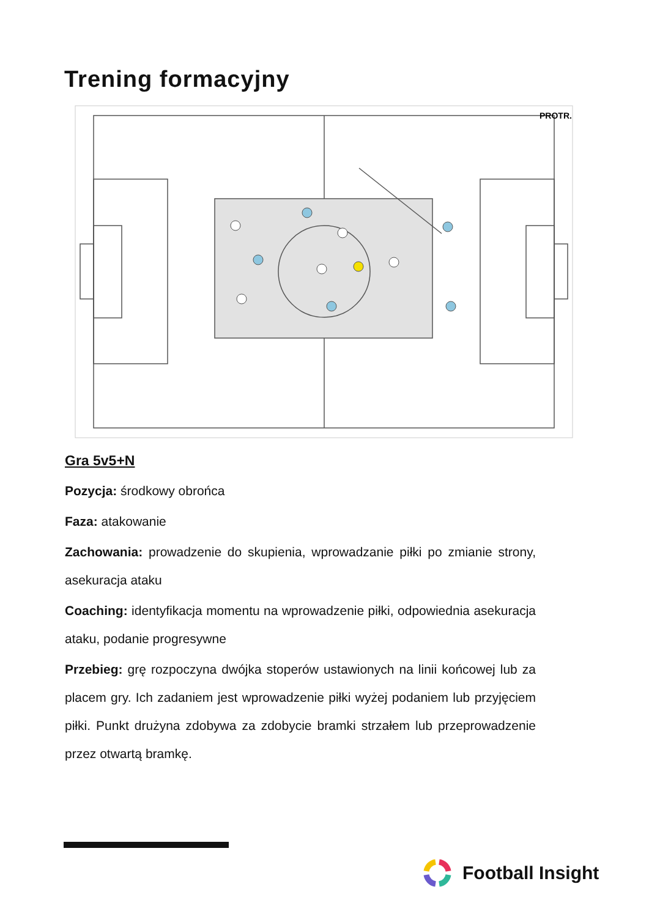Trening formacyjny
PROTR.
Gra 5v5+N
Pozycja: środkowy obrońca
Faza: atakowanie
Zachowania: prowadzenie do skupienia, wprowadzanie piłki po zmianie strony, asekuracja ataku
Coaching: identyfikacja momentu na wprowadzenie piłki, odpowiednia asekuracja ataku, podanie progresywne
Przebieg: grę rozpoczyna dwójka stoperów ustawionych na linii końcowej lub za placem gry. Ich zadaniem jest wprowadzenie piłki wyżej podaniem lub przyjęciem piłki. Punkt drużyna zdobywa za zdobycie bramki strzałem lub przeprowadzenie przez otwartą bramkę.
Football Insight